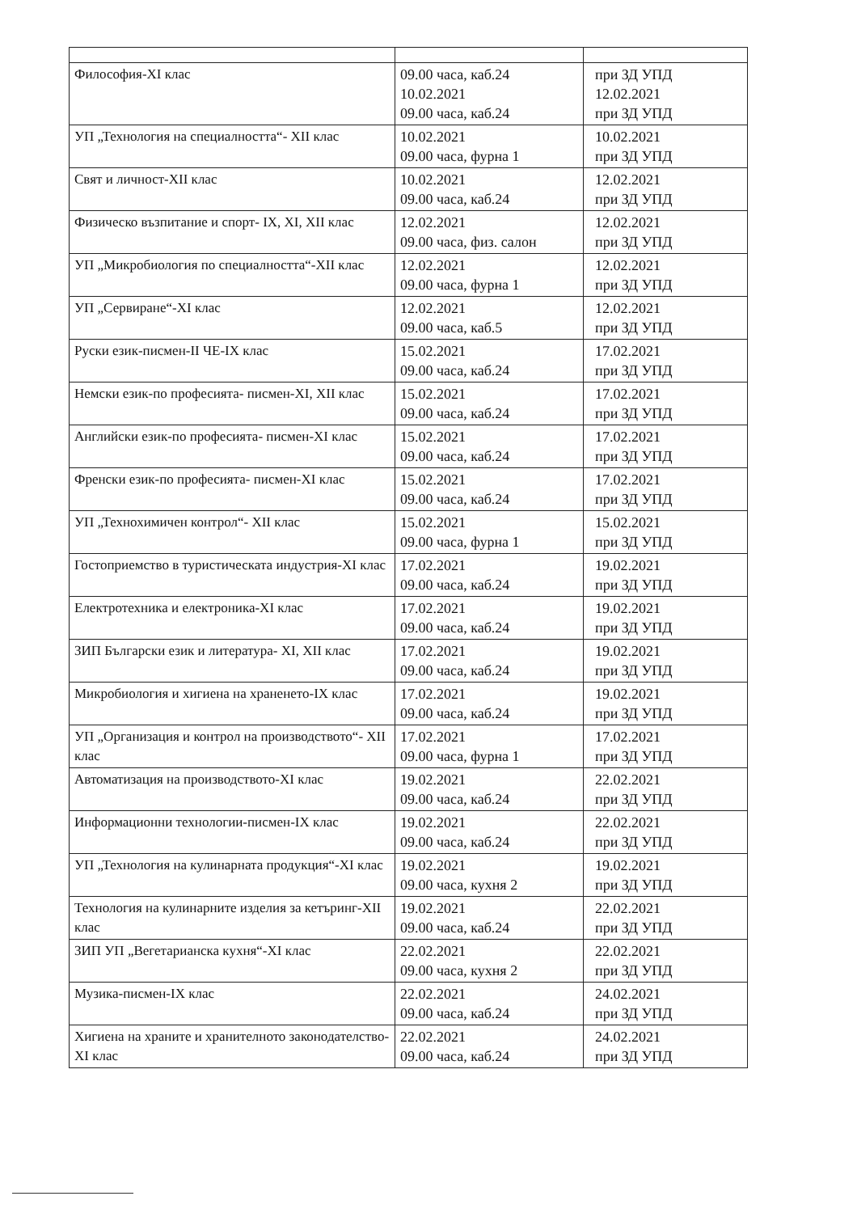| Философия-XI клас | 09.00 часа, каб.24 10.02.2021 09.00 часа, каб.24 | при ЗД УПД 12.02.2021 при ЗД УПД |
| УП „Технология на специалността“- XII клас | 10.02.2021 09.00 часа, фурна 1 | 10.02.2021 при ЗД УПД |
| Свят и личност-XII клас | 10.02.2021 09.00 часа, каб.24 | 12.02.2021 при ЗД УПД |
| Физическо възпитание и спорт- IX, XI, XII клас | 12.02.2021 09.00 часа, физ. салон | 12.02.2021 при ЗД УПД |
| УП „Микробиология по специалността“-XII клас | 12.02.2021 09.00 часа, фурна 1 | 12.02.2021 при ЗД УПД |
| УП „Сервиране“-XI клас | 12.02.2021 09.00 часа, каб.5 | 12.02.2021 при ЗД УПД |
| Руски език-писмен-II ЧЕ-IX клас | 15.02.2021 09.00 часа, каб.24 | 17.02.2021 при ЗД УПД |
| Немски език-по професията- писмен-XI, XII клас | 15.02.2021 09.00 часа, каб.24 | 17.02.2021 при ЗД УПД |
| Английски език-по професията- писмен-XI клас | 15.02.2021 09.00 часа, каб.24 | 17.02.2021 при ЗД УПД |
| Френски език-по професията- писмен-XI клас | 15.02.2021 09.00 часа, каб.24 | 17.02.2021 при ЗД УПД |
| УП „Технохимичен контрол“- XII клас | 15.02.2021 09.00 часа, фурна 1 | 15.02.2021 при ЗД УПД |
| Гостоприемство в туристическата индустрия-XI клас | 17.02.2021 09.00 часа, каб.24 | 19.02.2021 при ЗД УПД |
| Електротехника и електроника-XI клас | 17.02.2021 09.00 часа, каб.24 | 19.02.2021 при ЗД УПД |
| ЗИП Български език и литература- XI, XII клас | 17.02.2021 09.00 часа, каб.24 | 19.02.2021 при ЗД УПД |
| Микробиология и хигиена на храненето-IX клас | 17.02.2021 09.00 часа, каб.24 | 19.02.2021 при ЗД УПД |
| УП „Организация и контрол на производството“- XII клас | 17.02.2021 09.00 часа, фурна 1 | 17.02.2021 при ЗД УПД |
| Автоматизация на производството-XI клас | 19.02.2021 09.00 часа, каб.24 | 22.02.2021 при ЗД УПД |
| Информационни технологии-писмен-IX клас | 19.02.2021 09.00 часа, каб.24 | 22.02.2021 при ЗД УПД |
| УП „Технология на кулинарната продукция“-XI клас | 19.02.2021 09.00 часа, кухня 2 | 19.02.2021 при ЗД УПД |
| Технология на кулинарните изделия за кетъринг-XII клас | 19.02.2021 09.00 часа, каб.24 | 22.02.2021 при ЗД УПД |
| ЗИП УП „Вегетарианска кухня“-XI клас | 22.02.2021 09.00 часа, кухня 2 | 22.02.2021 при ЗД УПД |
| Музика-писмен-IX клас | 22.02.2021 09.00 часа, каб.24 | 24.02.2021 при ЗД УПД |
| Хигиена на храните и хранителното законодателство-XI клас | 22.02.2021 09.00 часа, каб.24 | 24.02.2021 при ЗД УПД |